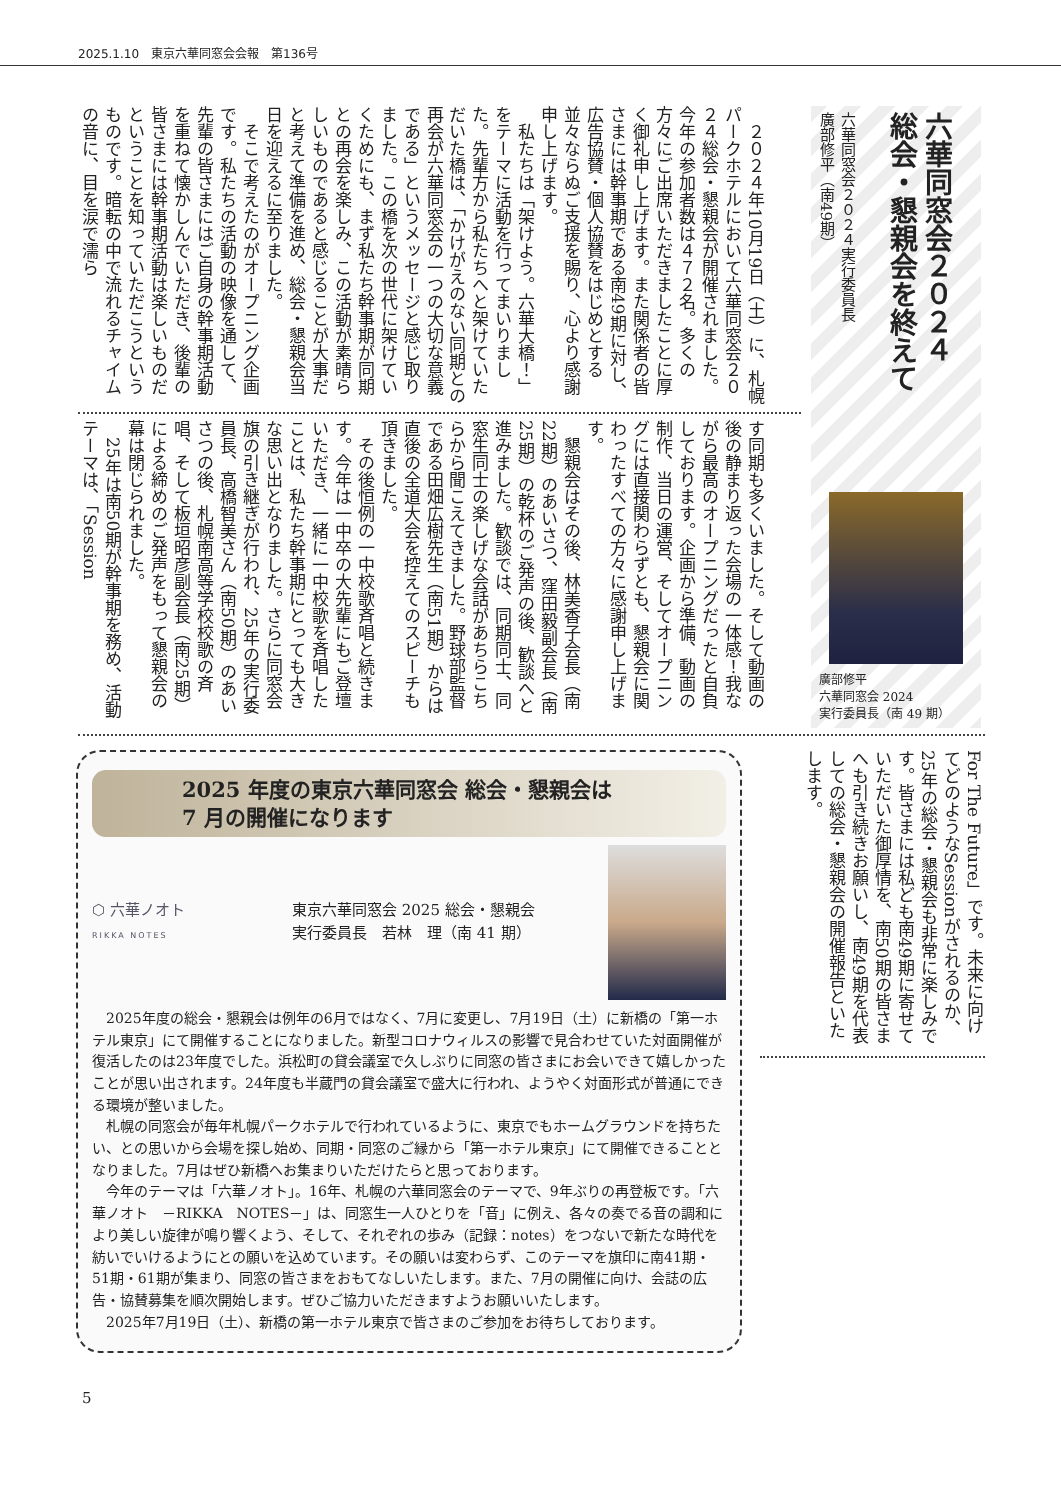2025.1.10　東京六華同窓会会報　第136号
六華同窓会２０２４
総会・懇親会を終えて
六華同窓会２０２４実行委員長
廣部修平（南49期）
廣部修平
六華同窓会 2024
実行委員長（南 49 期）
２０２４年10月19日（土）に、札幌パークホテルにおいて六華同窓会２０２４総会・懇親会が開催されました。今年の参加者数は４７２名。多くの方々にご出席いただきましたことに厚く御礼申し上げます。また関係者の皆さまには幹事期である南49期に対し、広告協賛・個人協賛をはじめとする並々ならぬご支援を賜り、心より感謝申し上げます。
私たちは「架けよう。六華大橋！」をテーマに活動を行ってまいりました。先輩方から私たちへと架けていただいた橋は、「かけがえのない同期との再会が六華同窓会の一つの大切な意義である」というメッセージと感じ取りました。この橋を次の世代に架けていくためにも、まず私たち幹事期が同期との再会を楽しみ、この活動が素晴らしいものであると感じることが大事だと考えて準備を進め、総会・懇親会当日を迎えるに至りました。
そこで考えたのがオープニング企画です。私たちの活動の映像を通して、先輩の皆さまにはご自身の幹事期活動を重ねて懐かしんでいただき、後輩の皆さまには幹事期活動は楽しいものだということを知っていただこうというものです。暗転の中で流れるチャイムの音に、目を涙で濡ら
す同期も多くいました。そして動画の後の静まり返った会場の一体感！我ながら最高のオープニングだったと自負しております。企画から準備、動画の制作、当日の運営、そしてオープニングには直接関わらずとも、懇親会に関わったすべての方々に感謝申し上げます。
懇親会はその後、林美香子会長（南22期）のあいさつ、窪田毅副会長（南25期）の乾杯のご発声の後、歓談へと進みました。歓談では、同期同士、同窓生同士の楽しげな会話があちらこちらから聞こえてきました。野球部監督である田畑広樹先生（南51期）からは直後の全道大会を控えてのスピーチも頂きました。
その後恒例の一中校歌斉唱と続きます。今年は一中卒の大先輩にもご登壇いただき、一緒に一中校歌を斉唱したことは、私たち幹事期にとっても大きな思い出となりました。さらに同窓会旗の引き継ぎが行われ、25年の実行委員長、高橋智美さん（南50期）のあいさつの後、札幌南高等学校校歌の斉唱、そして板垣昭彦副会長（南25期）による締めのご発声をもって懇親会の幕は閉じられました。
25年は南50期が幹事期を務め、活動テーマは、「Session
For The Future」です。未来に向けてどのようなSessionがされるのか、25年の総会・懇親会も非常に楽しみです。皆さまには私ども南49期に寄せていただいた御厚情を、南50期の皆さまへも引き続きお願いし、南49期を代表しての総会・懇親会の開催報告といたします。
2025 年度の東京六華同窓会 総会・懇親会は
7 月の開催になります
⬡ 六華ノオト
RIKKA NOTES
東京六華同窓会 2025 総会・懇親会
実行委員長　若林　理（南 41 期）
2025年度の総会・懇親会は例年の6月ではなく、7月に変更し、7月19日（土）に新橋の「第一ホテル東京」にて開催することになりました。新型コロナウィルスの影響で見合わせていた対面開催が復活したのは23年度でした。浜松町の貸会議室で久しぶりに同窓の皆さまにお会いできて嬉しかったことが思い出されます。24年度も半蔵門の貸会議室で盛大に行われ、ようやく対面形式が普通にできる環境が整いました。
札幌の同窓会が毎年札幌パークホテルで行われているように、東京でもホームグラウンドを持ちたい、との思いから会場を探し始め、同期・同窓のご縁から「第一ホテル東京」にて開催できることとなりました。7月はぜひ新橋へお集まりいただけたらと思っております。
今年のテーマは「六華ノオト」。16年、札幌の六華同窓会のテーマで、9年ぶりの再登板です。「六華ノオト　－RIKKA　NOTES－」は、同窓生一人ひとりを「音」に例え、各々の奏でる音の調和により美しい旋律が鳴り響くよう、そして、それぞれの歩み（記録：notes）をつないで新たな時代を紡いでいけるようにとの願いを込めています。その願いは変わらず、このテーマを旗印に南41期・51期・61期が集まり、同窓の皆さまをおもてなしいたします。また、7月の開催に向け、会誌の広告・協賛募集を順次開始します。ぜひご協力いただきますようお願いいたします。
2025年7月19日（土）、新橋の第一ホテル東京で皆さまのご参加をお待ちしております。
5